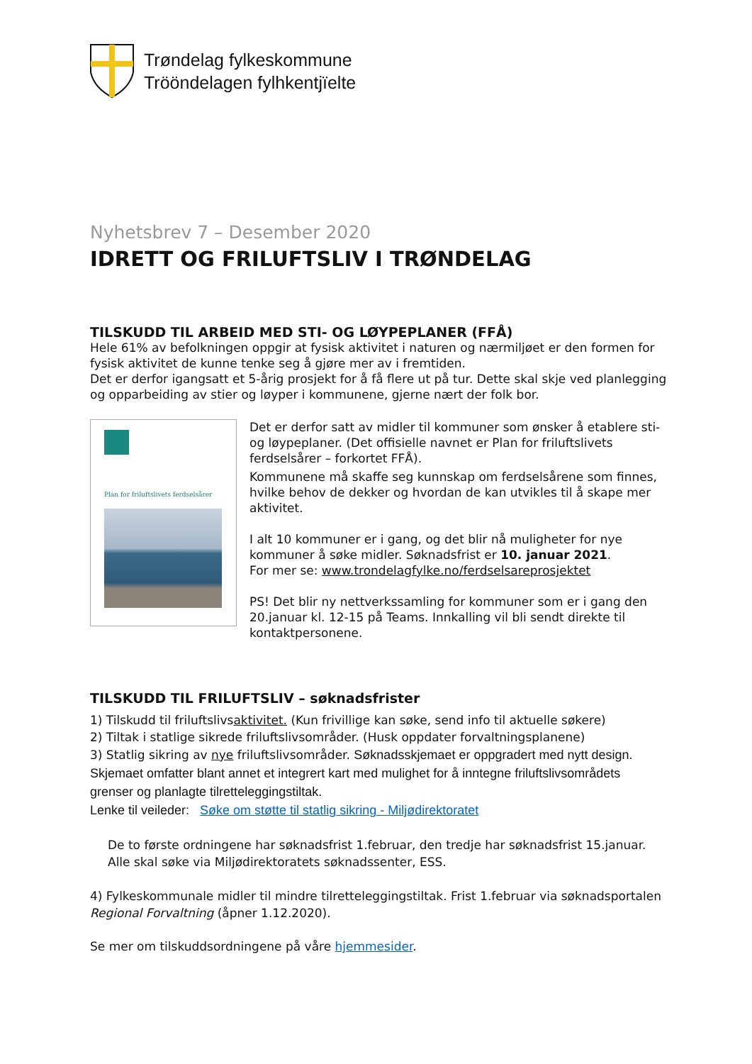Trøndelag fylkeskommune
Trööndelagen fylhkentjïelte
Nyhetsbrev 7 – Desember 2020
IDRETT OG FRILUFTSLIV I TRØNDELAG
TILSKUDD TIL ARBEID MED STI- OG LØYPEPLANER (FFÅ)
Hele 61% av befolkningen oppgir at fysisk aktivitet i naturen og nærmiljøet er den formen for fysisk aktivitet de kunne tenke seg å gjøre mer av i fremtiden.
Det er derfor igangsatt et 5-årig prosjekt for å få flere ut på tur. Dette skal skje ved planlegging og opparbeiding av stier og løyper i kommunene, gjerne nært der folk bor.
Plan for friluftslivets ferdselsårer
Det er derfor satt av midler til kommuner som ønsker å etablere sti- og løypeplaner. (Det offisielle navnet er Plan for friluftslivets ferdselsårer – forkortet FFÅ).
Kommunene må skaffe seg kunnskap om ferdselsårene som finnes, hvilke behov de dekker og hvordan de kan utvikles til å skape mer aktivitet.
I alt 10 kommuner er i gang, og det blir nå muligheter for nye kommuner å søke midler. Søknadsfrist er 10. januar 2021.
For mer se: www.trondelagfylke.no/ferdselsareprosjektet
PS! Det blir ny nettverkssamling for kommuner som er i gang den 20.januar kl. 12-15 på Teams. Innkalling vil bli sendt direkte til kontaktpersonene.
TILSKUDD TIL FRILUFTSLIV – søknadsfrister
1) Tilskudd til friluftslivsaktivitet. (Kun frivillige kan søke, send info til aktuelle søkere)
2) Tiltak i statlige sikrede friluftslivsområder. (Husk oppdater forvaltningsplanene)
3) Statlig sikring av nye friluftslivsområder. Søknadsskjemaet er oppgradert med nytt design. Skjemaet omfatter blant annet et integrert kart med mulighet for å inntegne friluftslivsområdets grenser og planlagte tilretteleggingstiltak.
Lenke til veileder: Søke om støtte til statlig sikring - Miljødirektoratet
De to første ordningene har søknadsfrist 1.februar, den tredje har søknadsfrist 15.januar. Alle skal søke via Miljødirektoratets søknadssenter, ESS.
4) Fylkeskommunale midler til mindre tilretteleggingstiltak. Frist 1.februar via søknadsportalen Regional Forvaltning (åpner 1.12.2020).
Se mer om tilskuddsordningene på våre hjemmesider.